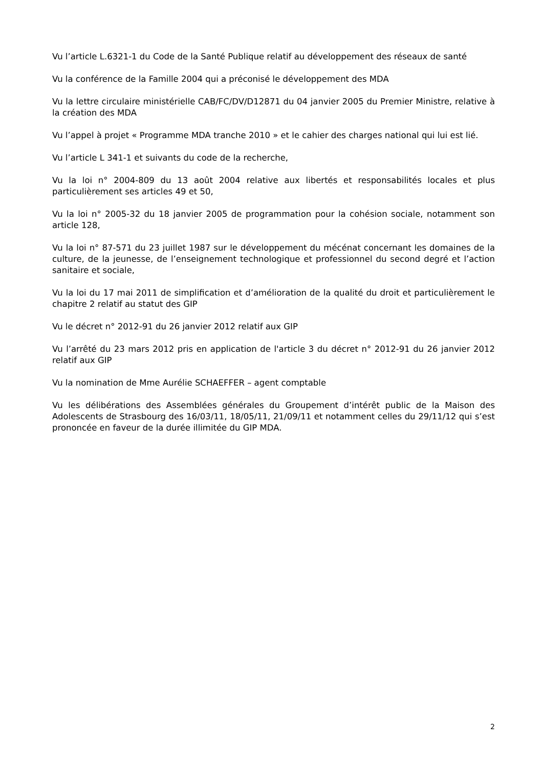Vu l’article L.6321-1 du Code de la Santé Publique relatif au développement des réseaux de santé
Vu la conférence de la Famille 2004 qui a préconisé le développement des MDA
Vu la lettre circulaire ministérielle CAB/FC/DV/D12871 du 04 janvier 2005 du Premier Ministre, relative à la création des MDA
Vu l’appel à projet « Programme MDA tranche 2010 » et le cahier des charges national qui lui est lié.
Vu l’article L 341-1 et suivants du code de la recherche,
Vu la loi n° 2004-809 du 13 août 2004 relative aux libertés et responsabilités locales et plus particulièrement ses articles 49 et 50,
Vu la loi n° 2005-32 du 18 janvier 2005 de programmation pour la cohésion sociale, notamment son article 128,
Vu la loi n° 87-571 du 23 juillet 1987 sur le développement du mécénat concernant les domaines de la culture, de la jeunesse, de l’enseignement technologique et professionnel du second degré et l’action sanitaire et sociale,
Vu la loi du 17 mai 2011 de simplification et d’amélioration de la qualité du droit et particulièrement le chapitre 2 relatif au statut des GIP
Vu le décret n° 2012-91 du 26 janvier 2012 relatif aux GIP
Vu l’arrêté du 23 mars 2012 pris en application de l'article 3 du décret n° 2012-91 du 26 janvier 2012 relatif aux GIP
Vu la nomination de Mme Aurélie SCHAEFFER – agent comptable
Vu les délibérations des Assemblées générales du Groupement d’intérêt public de la Maison des Adolescents de Strasbourg des 16/03/11, 18/05/11, 21/09/11 et notamment celles du 29/11/12 qui s’est prononcée en faveur de la durée illimitée du GIP MDA.
2